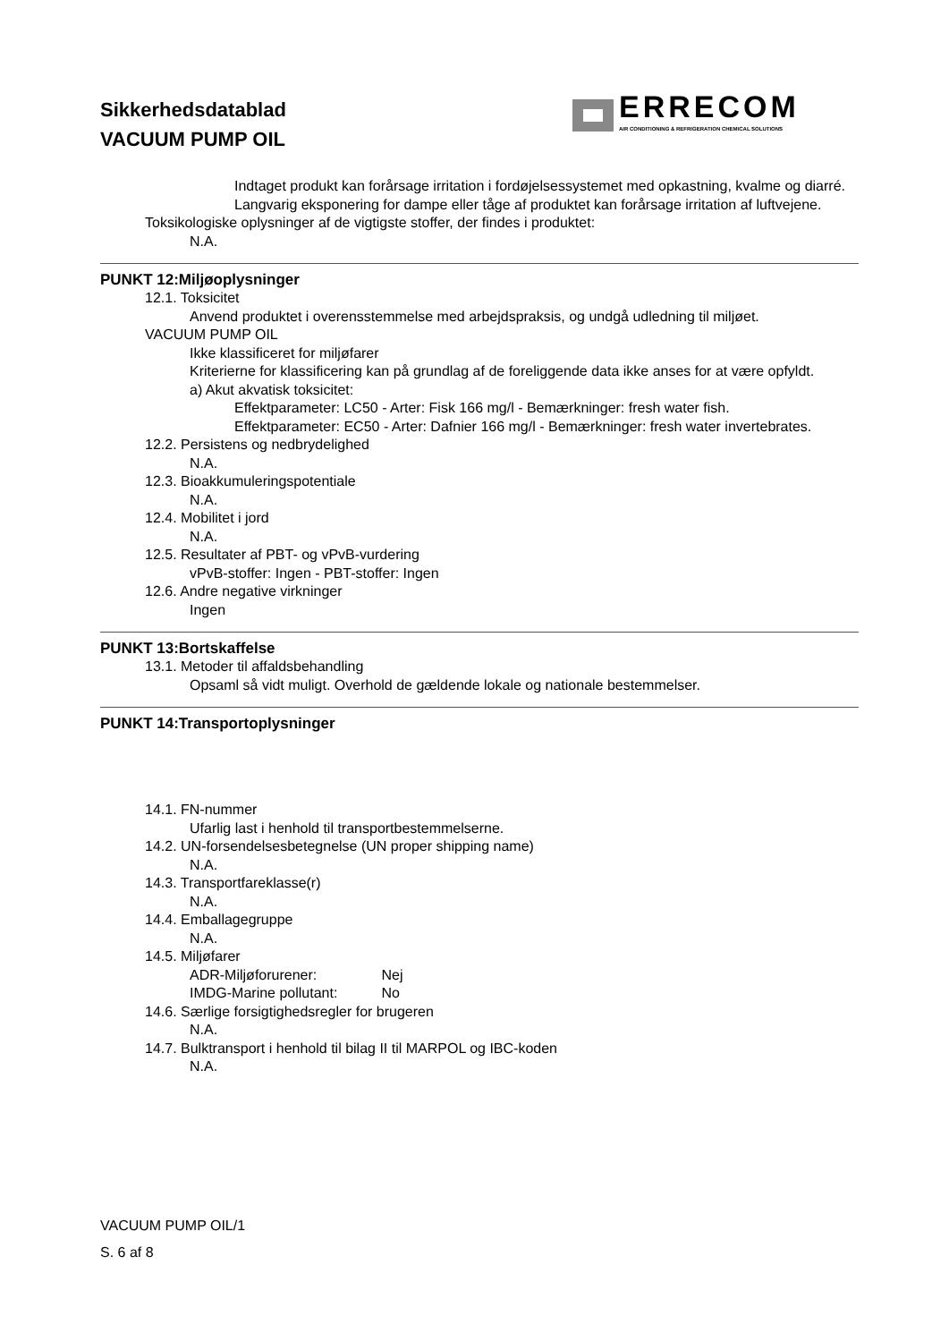Sikkerhedsdatablad
VACUUM PUMP OIL
ERRECOM
AIR CONDITIONING & REFRIGERATION CHEMICAL SOLUTIONS
Indtaget produkt kan forårsage irritation i fordøjelsessystemet med opkastning, kvalme og diarré.
Langvarig eksponering for dampe eller tåge af produktet kan forårsage irritation af luftvejene.
Toksikologiske oplysninger af de vigtigste stoffer, der findes i produktet:
N.A.
PUNKT 12:Miljøoplysninger
12.1. Toksicitet
Anvend produktet i overensstemmelse med arbejdspraksis, og undgå udledning til miljøet.
VACUUM PUMP OIL
Ikke klassificeret for miljøfarer
Kriterierne for klassificering kan på grundlag af de foreliggende data ikke anses for at være opfyldt.
a) Akut akvatisk toksicitet:
Effektparameter: LC50 - Arter: Fisk 166 mg/l - Bemærkninger: fresh water fish.
Effektparameter: EC50 - Arter: Dafnier 166 mg/l - Bemærkninger: fresh water invertebrates.
12.2. Persistens og nedbrydelighed
N.A.
12.3. Bioakkumuleringspotentiale
N.A.
12.4. Mobilitet i jord
N.A.
12.5. Resultater af PBT- og vPvB-vurdering
vPvB-stoffer: Ingen - PBT-stoffer: Ingen
12.6. Andre negative virkninger
Ingen
PUNKT 13:Bortskaffelse
13.1. Metoder til affaldsbehandling
Opsaml så vidt muligt. Overhold de gældende lokale og nationale bestemmelser.
PUNKT 14:Transportoplysninger
14.1. FN-nummer
Ufarlig last i henhold til transportbestemmelserne.
14.2. UN-forsendelsesbetegnelse (UN proper shipping name)
N.A.
14.3. Transportfareklasse(r)
N.A.
14.4. Emballagegruppe
N.A.
14.5. Miljøfarer
ADR-Miljøforurener: Nej
IMDG-Marine pollutant: No
14.6. Særlige forsigtighedsregler for brugeren
N.A.
14.7. Bulktransport i henhold til bilag II til MARPOL og IBC-koden
N.A.
VACUUM PUMP OIL/1
S. 6 af 8